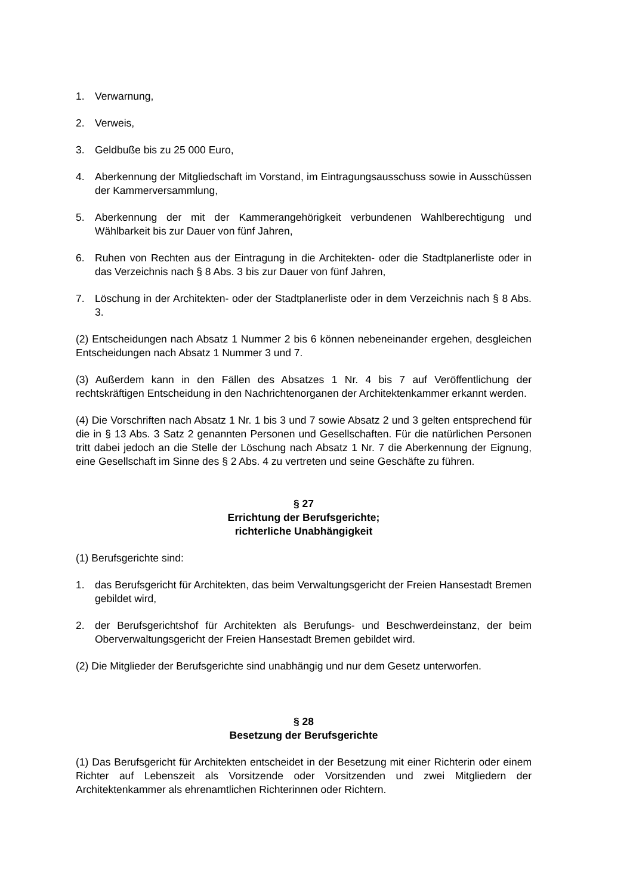1. Verwarnung,
2. Verweis,
3. Geldbuße bis zu 25 000 Euro,
4. Aberkennung der Mitgliedschaft im Vorstand, im Eintragungsausschuss sowie in Ausschüssen der Kammerversammlung,
5. Aberkennung der mit der Kammerangehörigkeit verbundenen Wahlberechtigung und Wählbarkeit bis zur Dauer von fünf Jahren,
6. Ruhen von Rechten aus der Eintragung in die Architekten- oder die Stadtplanerliste oder in das Verzeichnis nach § 8 Abs. 3 bis zur Dauer von fünf Jahren,
7. Löschung in der Architekten- oder der Stadtplanerliste oder in dem Verzeichnis nach § 8 Abs. 3.
(2) Entscheidungen nach Absatz 1 Nummer 2 bis 6 können nebeneinander ergehen, desgleichen Entscheidungen nach Absatz 1 Nummer 3 und 7.
(3) Außerdem kann in den Fällen des Absatzes 1 Nr. 4 bis 7 auf Veröffentlichung der rechtskräftigen Entscheidung in den Nachrichtenorganen der Architektenkammer erkannt werden.
(4) Die Vorschriften nach Absatz 1 Nr. 1 bis 3 und 7 sowie Absatz 2 und 3 gelten entsprechend für die in § 13 Abs. 3 Satz 2 genannten Personen und Gesellschaften. Für die natürlichen Personen tritt dabei jedoch an die Stelle der Löschung nach Absatz 1 Nr. 7 die Aberkennung der Eignung, eine Gesellschaft im Sinne des § 2 Abs. 4 zu vertreten und seine Geschäfte zu führen.
§ 27
Errichtung der Berufsgerichte;
richterliche Unabhängigkeit
(1) Berufsgerichte sind:
1. das Berufsgericht für Architekten, das beim Verwaltungsgericht der Freien Hansestadt Bremen gebildet wird,
2. der Berufsgerichtshof für Architekten als Berufungs- und Beschwerdeinstanz, der beim Oberverwaltungsgericht der Freien Hansestadt Bremen gebildet wird.
(2) Die Mitglieder der Berufsgerichte sind unabhängig und nur dem Gesetz unterworfen.
§ 28
Besetzung der Berufsgerichte
(1) Das Berufsgericht für Architekten entscheidet in der Besetzung mit einer Richterin oder einem Richter auf Lebenszeit als Vorsitzende oder Vorsitzenden und zwei Mitgliedern der Architektenkammer als ehrenamtlichen Richterinnen oder Richtern.